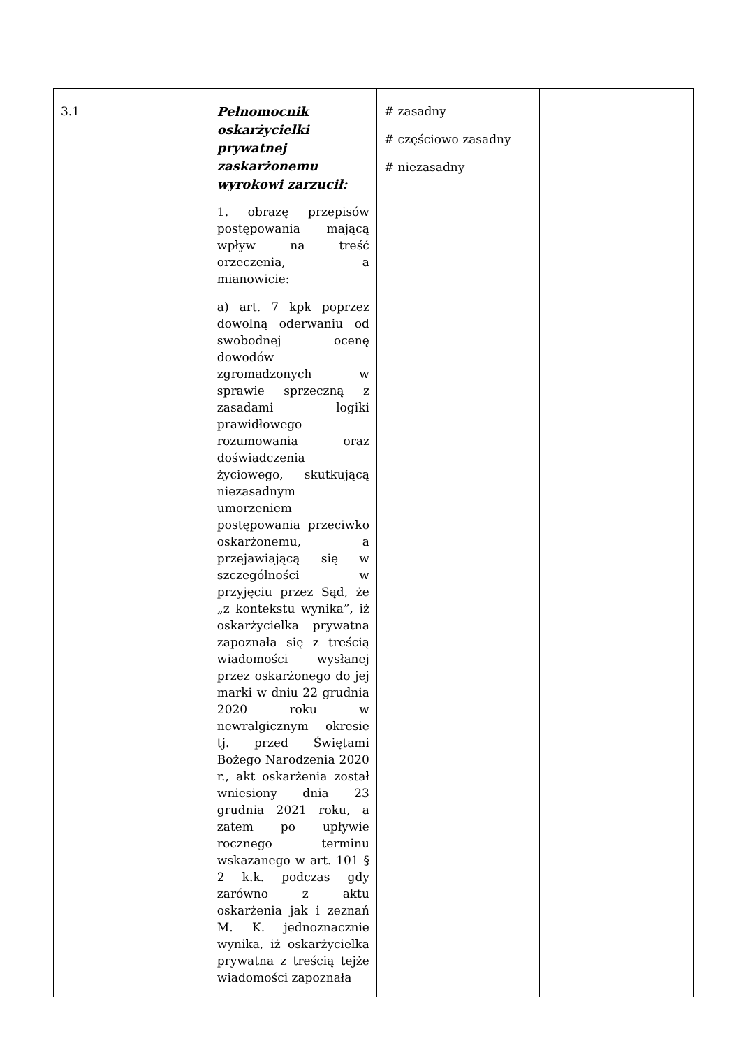| 3.1 | Pełnomocnik oskarżycielki prywatnej zaskarżonemu wyrokowi zarzucił: 1. obrazę przepisów postępowania mającą wpływ na treść orzeczenia, a mianowicie: a) art. 7 kpk poprzez dowolną oderwaniu od swobodnej ocenę dowodów zgromadzonych w sprawie sprzeczną z zasadami logiki prawidłowego rozumowania oraz doświadczenia życiowego, skutkującą niezasadnym umorzeniem postępowania przeciwko oskarżonemu, a przejawiającą się w szczególności w przyjęciu przez Sąd, że „z kontekstu wynika”, iż oskarżycielka prywatna zapoznała się z treścią wiadomości wysłanej przez oskarżonego do jej marki w dniu 22 grudnia 2020 roku w newralgicznym okresie tj. przed Świętami Bożego Narodzenia 2020 r., akt oskarżenia został wniesiony dnia 23 grudnia 2021 roku, a zatem po upływie rocznego terminu wskazanego w art. 101 § 2 k.k. podczas gdy zarówno z aktu oskarżenia jak i zeznań M. K. jednoznacznie wynika, iż oskarżycielka prywatna z treścią tejże wiadomości zapoznała | # zasadny # częściowo zasadny # niezasadny | |